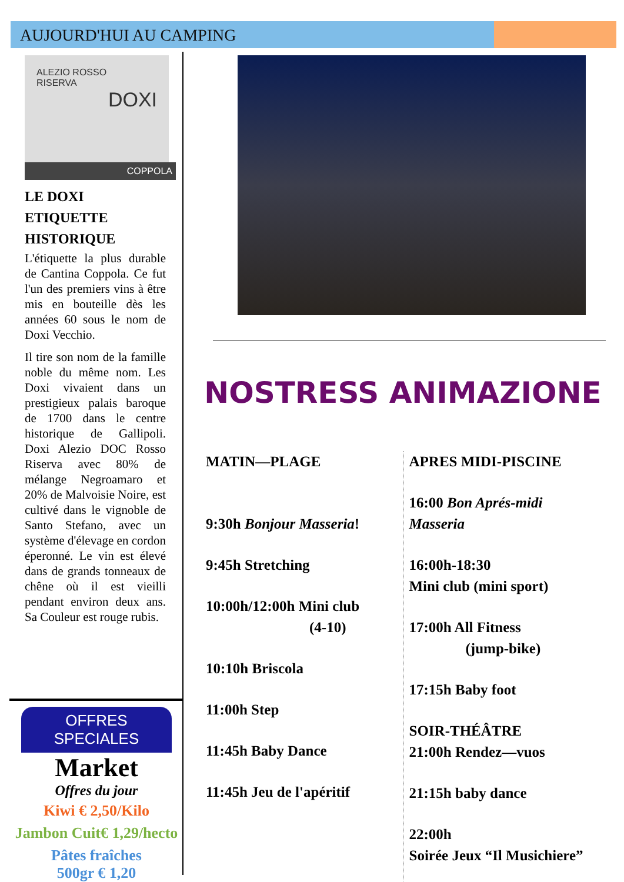AUJOURD'HUI AU CAMPING
ALEZIO ROSSO
RISERVA
DOXI
COPPOLA
LE DOXI
ETIQUETTE
HISTORIQUE
L'étiquette la plus durable de Cantina Coppola. Ce fut l'un des premiers vins à être mis en bouteille dès les années 60 sous le nom de Doxi Vecchio.
Il tire son nom de la famille noble du même nom. Les Doxi vivaient dans un prestigieux palais baroque de 1700 dans le centre historique de Gallipoli. Doxi Alezio DOC Rosso Riserva avec 80% de mélange Negroamaro et 20% de Malvoisie Noire, est cultivé dans le vignoble de Santo Stefano, avec un système d'élevage en cordon éperonné. Le vin est élevé dans de grands tonneaux de chêne où il est vieilli pendant environ deux ans. Sa Couleur est rouge rubis.
OFFRES SPECIALES
Market
Offres du jour
Kiwi € 2,50/Kilo
Jambon Cuit€ 1,29/hecto
Pâtes fraîches
500gr € 1,20
NOSTRESS ANIMAZIONE
MATIN—PLAGE
9:30h Bonjour Masseria!
9:45h Stretching
10:00h/12:00h Mini club
(4-10)
10:10h Briscola
11:00h Step
11:45h Baby Dance
11:45h Jeu de l'apéritif
APRES MIDI-PISCINE
16:00 Bon Aprés-midi Masseria
16:00h-18:30
Mini club (mini sport)
17:00h All Fitness
(jump-bike)
17:15h Baby foot
SOIR-THÉÂTRE
21:00h Rendez—vuos
21:15h baby dance
22:00h
Soirée Jeux “Il Musichiere”